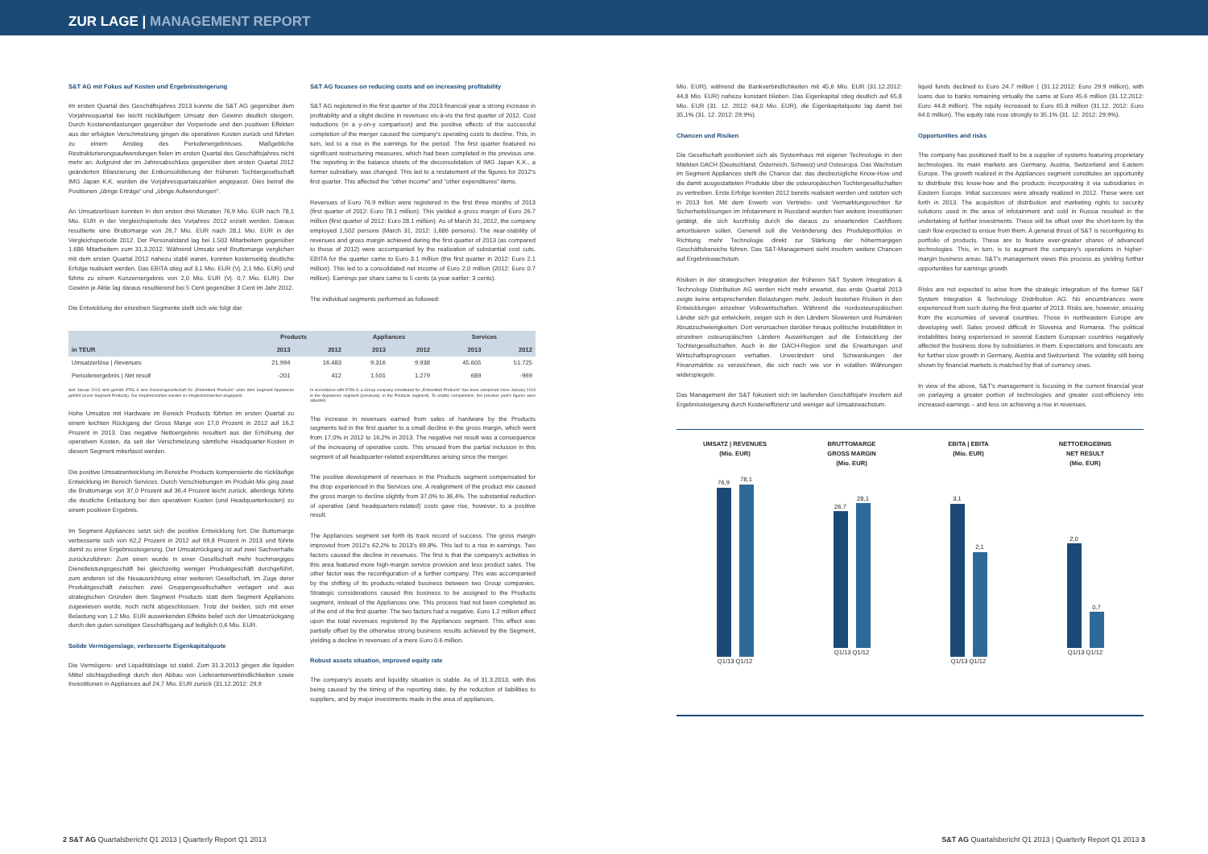ZUR LAGE | MANAGEMENT REPORT
S&T AG mit Fokus auf Kosten und Ergebnissteigerung
Im ersten Quartal des Geschäftsjahres 2013 konnte die S&T AG gegenüber dem Vorjahresquartal bei leicht rückläufigem Umsatz den Gewinn deutlich steigern. Durch Kostenentlastungen gegenüber der Vorperiode und den positiven Effekten aus der erfolgten Verschmelzung gingen die operativen Kosten zurück und führten zu einem Anstieg des Periodenergebnisses. Maßgebliche Restrukturierungsaufwendungen fielen im ersten Quartal des Geschäftsjahres nicht mehr an. Aufgrund der im Jahresabschluss gegenüber dem ersten Quartal 2012 geänderten Bilanzierung der Entkonsolidierung der früheren Tochtergesellschaft IMG Japan K.K. wurden die Vorjahresquartalszahlen angepasst. Dies betraf die Positionen „übrige Erträge“ und „übrige Aufwendungen“.
An Umsatzerlösen konnten In den ersten drei Monaten 76,9 Mio. EUR nach 78,1 Mio. EUR in der Vergleichsperiode des Vorjahres 2012 erzielt werden. Daraus resultierte eine Bruttomarge von 26,7 Mio. EUR nach 28,1 Mio. EUR in der Vergleichsperiode 2012. Der Personalstand lag bei 1.502 Mitarbeitern gegenüber 1.686 Mitarbeitern zum 31.3.2012. Während Umsatz und Bruttomarge verglichen mit dem ersten Quartal 2012 nahezu stabil waren, konnten kostenseitig deutliche Erfolge realisiert werden. Das EBITA stieg auf 3,1 Mio. EUR (Vj. 2,1 Mio. EUR) und führte zu einem Konzernergebnis von 2,0 Mio. EUR (Vj. 0,7 Mio. EUR). Der Gewinn je Aktie lag daraus resultierend bei 5 Cent gegenüber 3 Cent im Jahr 2012.
Die Entwicklung der einzelnen Segmente stellt sich wie folgt dar:
S&T AG focuses on reducing costs and on increasing profitability
S&T AG registered in the first quarter of the 2013 financial year a strong increase in profitability and a slight decline in revenues vis-à-vis the first quarter of 2012. Cost reductions (in a y-on-y comparison) and the positive effects of the successful completion of the merger caused the company's operating costs to decline. This, in turn, led to a rise in the earnings for the period. The first quarter featured no significant restructuring measures, which had been completed in the previous one. The reporting in the balance sheets of the deconsolidation of IMG Japan K.K., a former subsidiary, was changed. This led to a restatement of the figures for 2012's first quarter. This affected the "other income" and "other expenditures" items.
Revenues of Euro 76.9 million were registered in the first three months of 2013 (first quarter of 2012: Euro 78.1 million). This yielded a gross margin of Euro 26.7 million (first quarter of 2012: Euro 28.1 million). As of March 31, 2012, the company employed 1,502 persons (March 31, 2012: 1,686 persons). The near-stability of revenues and gross margin achieved during the first quarter of 2013 (as compared to those of 2012) were accompanied by the realization of substantial cost cuts. EBITA for the quarter came to Euro 3.1 million (the first quarter in 2012: Euro 2.1 million). This led to a consolidated net income of Euro 2.0 million (2012: Euro 0.7 million). Earnings per share came to 5 cents (a year earlier: 3 cents).
The individual segments performed as followed:
| | Products | | Appliances | | Services | |
| --- | --- | --- | --- | --- | --- | --- |
| in TEUR | 2013 | 2012 | 2013 | 2012 | 2013 | 2012 |
| Umsatzerlöse / Revenues | 21.994 | 16.483 | 9.316 | 9.938 | 45.605 | 51.725 |
| Periodenergebnis / Net result | -201 | 412 | 1.501 | 1.279 | 689 | -969 |
Seit Januar 2013 wird gemäß IFRS 8 eine Konzerngesellschaft für „Embedded Products“ unter dem Segment Appliances geführt (zuvor Segment Products). Die Vorjahreszahlen wurden zu Vergleichszwecken angepasst.
Hohe Umsätze mit Hardware im Bereich Products führten im ersten Quartal zu einem leichten Rückgang der Gross Marge von 17,0 Prozent in 2012 auf 16,2 Prozent in 2013. Das negative Nettoergebnis resultiert aus der Erhöhung der operativen Kosten, da seit der Verschmelzung sämtliche Headquarter-Kosten in diesem Segment miterfasst werden.
Die positive Umsatzentwicklung im Bereiche Products kompensierte die rückläufige Entwicklung im Bereich Services. Durch Verschiebungen im Produkt-Mix ging zwar die Bruttomarge von 37,0 Prozent auf 36,4 Prozent leicht zurück, allerdings führte die deutliche Entlastung bei den operativen Kosten (und Headquarterkosten) zu einem positiven Ergebnis.
Im Segment Appliances setzt sich die positive Entwicklung fort. Die Buttomarge verbesserte sich von 62,2 Prozent in 2012 auf 69,8 Prozent in 2013 und führte damit zu einer Ergebnissteigerung. Der Umsatzrückgang ist auf zwei Sachverhalte zurückzuführen: Zum einen wurde in einer Gesellschaft mehr hochmargiges Dienstleistungsgeschäft bei gleichzeitig weniger Produktgeschäft durchgeführt, zum anderen ist die Neuausrichtung einer weiteren Gesellschaft, im Zuge derer Produktgeschäft zwischen zwei Gruppengesellschaften verlagert und aus strategischen Gründen dem Segment Products statt dem Segment Appliances zugewiesen wurde, noch nicht abgeschlossen. Trotz der beiden, sich mit einer Belastung von 1.2 Mio. EUR auswirkenden Effekte belief sich der Umsatzrückgang durch den guten sonstigen Geschäftsgang auf lediglich 0,6 Mio. EUR.
Solide Vermögenslage, verbesserte Eigenkapitalquote
Die Vermögens- und Liquiditätslage ist stabil. Zum 31.3.2013 gingen die liquiden Mittel stichtagsbedingt durch den Abbau von Lieferantenverbindlichkeiten sowie Investitionen in Appliances auf 24,7 Mio. EUR zurück (31.12.2012: 29,9
In accordance with IFRS 8, a Group company constituted for „Embedded Products“ has been comprised since January 2013 in the Appliances segment (previously: in the Products segment). To enable comparisons, the previous year's figures were adjusted.
The increase in revenues earned from sales of hardware by the Products segments led in the first quarter to a small decline in the gross margin, which went from 17,0% in 2012 to 16,2% in 2013. The negative net result was a consequence of the increasing of operative costs. This ensued from the partial inclusion in this segment of all headquarter-related expenditures arising since the merger.
The positive development of revenues in the Products segment compensated for the drop experienced in the Services one. A realignment of the product mix caused the gross margin to decline slightly from 37,0% to 36,4%. The substantial reduction of operative (and headquarters-related) costs gave rise, however, to a positive result.
The Appliances segment set forth its track record of success. The gross margin improved from 2012's 62,2% to 2013's 69,8%. This led to a rise in earnings. Two factors caused the decline in revenues. The first is that the company's activities in this area featured more high-margin service provision and less product sales. The other factor was the reconfiguration of a further company. This was accompanied by the shifting of its products-related business between two Group companies. Strategic considerations caused this business to be assigned to the Products segment, instead of the Appliances one. This process had not been completed as of the end of the first quarter. The two factors had a negative, Euro 1.2 million effect upon the total revenues registered by the Appliances segment. This effect was partially offset by the otherwise strong business results achieved by the Segment, yielding a decline in revenues of a mere Euro 0.6 million.
Robust assets situation, improved equity rate
The company's assets and liquidity situation is stable. As of 31.3.2013, with this being caused by the timing of the reporting date, by the reduction of liabilities to suppliers, and by major investments made in the area of appliances,
Mio. EUR), während die Bankverbindlichkeiten mit 45,6 Mio. EUR (31.12.2012: 44,8 Mio. EUR) nahezu konstant blieben. Das Eigenkapital stieg deutlich auf 65,8 Mio. EUR (31. 12. 2012: 64,0 Mio. EUR), die Eigenkapitalquote lag damit bei 35,1% (31. 12. 2012: 29,9%).
Chancen und Risiken
Die Gesellschaft positioniert sich als Systemhaus mit eigener Technologie in den Märkten DACH (Deutschland, Österreich, Schweiz) und Osteuropa. Das Wachstum im Segment Appliances stellt die Chance dar, das diesbezügliche Know-How und die damit ausgestatteten Produkte über die osteuropäischen Tochtergesellschaften zu vertreiben. Erste Erfolge konnten 2012 bereits realisiert werden und setzten sich in 2013 fort. Mit dem Erwerb von Vertriebs- und Vermarktungsrechten für Sicherheitslösungen im Infotainment in Russland wurden hier weitere Investitionen getätigt, die sich kurzfristig durch die daraus zu erwartenden Cashflows amortisieren sollen. Generell soll die Veränderung des Produktportfolios in Richtung mehr Technologie direkt zur Stärkung der höhermargigen Geschäftsbereiche führen. Das S&T-Management sieht insofern weitere Chancen auf Ergebniswachstum.
Risiken in der strategischen Integration der früheren S&T System Integration & Technology Distribution AG werden nicht mehr erwartet, das erste Quartal 2013 zeigte keine entsprechenden Belastungen mehr. Jedoch bestehen Risiken in den Entwicklungen einzelner Volkswirtschaften. Während die nordosteuropäischen Länder sich gut entwickeln, zeigen sich in den Ländern Slowenien und Rumänien Absatzschwierigkeiten. Dort verursachen darüber hinaus politische Instabilitäten in einzelnen osteuropäischen Ländern Auswirkungen auf die Entwicklung der Tochtergesellschaften. Auch in der DACH-Region sind die Erwartungen und Wirtschaftsprognosen verhalten. Unverändert sind Schwankungen der Finanzmärkte zu verzeichnen, die sich nach wie vor in volatilen Währungen widerspiegeln.
Das Management der S&T fokusiert sich im laufenden Geschäftsjahr insofern auf Ergebnissteigerung durch Kosteneffizienz und weniger auf Umsatzwachstum.
liquid funds declined to Euro 24.7 million ( (31.12.2012: Euro 29.9 million), with loans due to banks remaining virtually the same at Euro 45.6 million (31.12.2012: Euro 44.8 million). The equity increased to Euro 65.8 million (31.12. 2012: Euro 64.0 million). The equity rate rose strongly to 35.1% (31. 12. 2012: 29.9%).
Opportunities and risks
The company has positioned itself to be a supplier of systems featuring proprietary technologies. Its main markets are Germany, Austria, Switzerland and Eastern Europe. The growth realized in the Appliances segment constitutes an opportunity to distribute this know-how and the products incorporating it via subsidiaries in Eastern Europe. Initial successes were already realized in 2012. These were set forth in 2013. The acquisition of distribution and marketing rights to security solutions used in the area of infotainment and sold in Russia resulted in the undertaking of further investments. These will be offset over the short-term by the cash flow expected to ensue from them. A general thrust of S&T is reconfiguring its portfolio of products. These are to feature ever-greater shares of advanced technologies. This, in turn, is to augment the company's operations in higher-margin business areas. S&T's management views this process as yielding further opportunities for earnings growth.
Risks are not expected to arise from the strategic integration of the former S&T System Integration & Technology Distribution AG. No encumbrances were experienced from such during the first quarter of 2013. Risks are, however, ensuing from the economies of several countries. Those in northeastern Europe are developing well. Sales proved difficult in Slovenia and Romania. The political instabilities being experienced in several Eastern European countries negatively affected the business done by subsidiaries in them. Expectations and forecasts are for further slow growth in Germany, Austria and Switzerland. The volatility still being shown by financial markets is matched by that of currency ones.
In view of the above, S&T's management is focusing in the current financial year on parlaying a greater portion of technologies and greater cost-efficiency into increased earnings – and less on achieving a rise in revenues.
UMSATZ | REVENUES
(Mio. EUR)
76,9
78,1
Q1/13 Q1/12
BRUTTOMARGE
GROSS MARGIN
(Mio. EUR)
26,7
28,1
Q1/13 Q1/12
EBITA | EBITA
(Mio. EUR)
3,1
2,1
Q1/13 Q1/12
NETTOERGEBNIS
NET RESULT
(Mio. EUR)
2,0
0,7
Q1/13 Q1/12
2 S&T AG Quartalsbericht Q1 2013 | Quarterly Report Q1 2013
S&T AG Quartalsbericht Q1 2013 | Quarterly Report Q1 2013 3